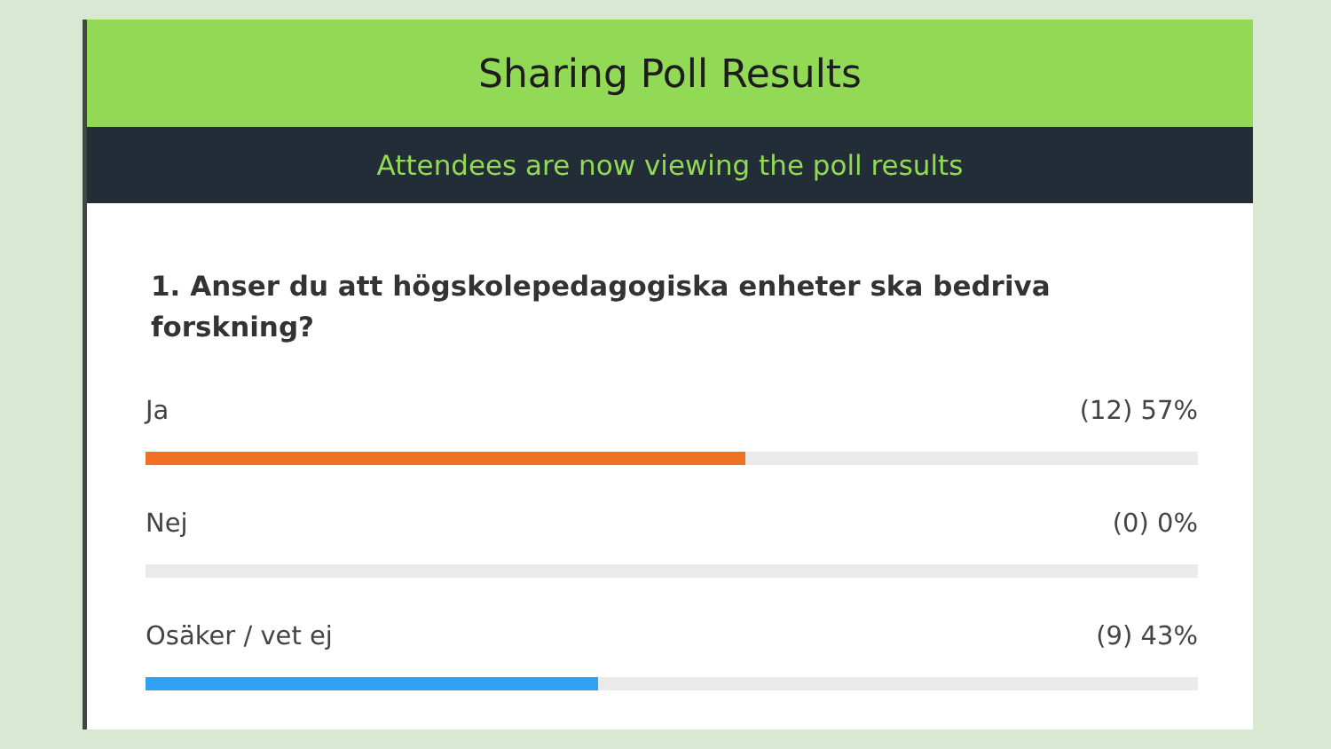Sharing Poll Results
Attendees are now viewing the poll results
1. Anser du att högskolepedagogiska enheter ska bedriva forskning?
Ja (12) 57%
Nej (0) 0%
Osäker / vet ej (9) 43%